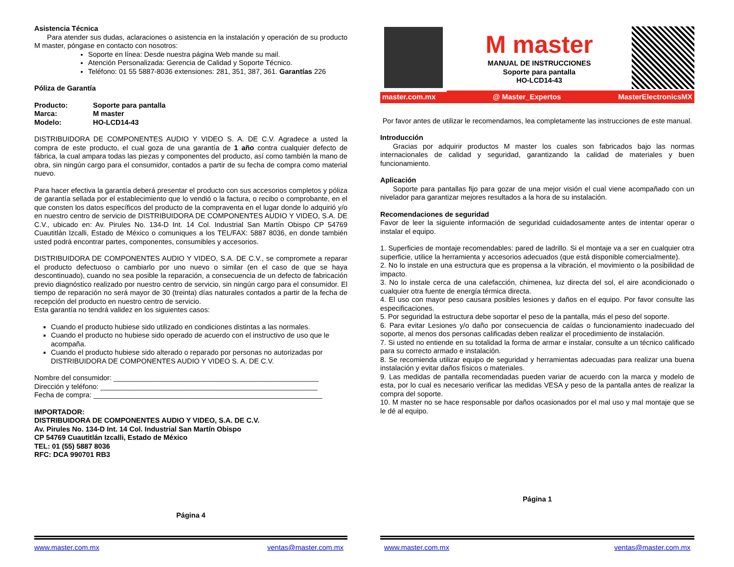Asistencia Técnica
Para atender sus dudas, aclaraciones o asistencia en la instalación y operación de su producto M master, póngase en contacto con nosotros:
Soporte en línea: Desde nuestra página Web mande su mail.
Atención Personalizada: Gerencia de Calidad y Soporte Técnico.
Teléfono: 01 55 5887-8036 extensiones: 281, 351, 387, 361. Garantías 226
Póliza de Garantía
Producto: Soporte para pantalla
Marca: M master
Modelo: HO-LCD14-43
DISTRIBUIDORA DE COMPONENTES AUDIO Y VIDEO S. A. DE C.V. Agradece a usted la compra de este producto, el cual goza de una garantía de 1 año contra cualquier defecto de fábrica, la cual ampara todas las piezas y componentes del producto, así como también la mano de obra, sin ningún cargo para el consumidor, contados a partir de su fecha de compra como material nuevo.
Para hacer efectiva la garantía deberá presentar el producto con sus accesorios completos y póliza de garantía sellada por el establecimiento que lo vendió o la factura, o recibo o comprobante, en el que consten los datos específicos del producto de la compraventa en el lugar donde lo adquirió y/o en nuestro centro de servicio de DISTRIBUIDORA DE COMPONENTES AUDIO Y VIDEO, S.A. DE C.V., ubicado en: Av. Pirules No. 134-D Int. 14 Col. Industrial San Martín Obispo CP 54769 Cuautitlán Izcalli, Estado de México o comuniques a los TEL/FAX: 5887 8036, en donde también usted podrá encontrar partes, componentes, consumibles y accesorios.
DISTRIBUIDORA DE COMPONENTES AUDIO Y VIDEO, S.A. DE C.V., se compromete a reparar el producto defectuoso o cambiarlo por uno nuevo o similar (en el caso de que se haya descontinuado), cuando no sea posible la reparación, a consecuencia de un defecto de fabricación previo diagnóstico realizado por nuestro centro de servicio, sin ningún cargo para el consumidor. El tiempo de reparación no será mayor de 30 (treinta) días naturales contados a partir de la fecha de recepción del producto en nuestro centro de servicio.
Esta garantía no tendrá validez en los siguientes casos:
Cuando el producto hubiese sido utilizado en condiciones distintas a las normales.
Cuando el producto no hubiese sido operado de acuerdo con el instructivo de uso que le acompaña.
Cuando el producto hubiese sido alterado o reparado por personas no autorizadas por DISTRIBUIDORA DE COMPONENTES AUDIO Y VIDEO S. A. DE C.V.
Nombre del consumidor: ____________________________________________________
Dirección y teléfono: _______________________________________________________
Fecha de compra: __________________________________________________________
IMPORTADOR:
DISTRIBUIDORA DE COMPONENTES AUDIO Y VIDEO, S.A. DE C.V.
Av. Pirules No. 134-D Int. 14 Col. Industrial San Martín Obispo
CP 54769 Cuautitlán Izcalli, Estado de México
TEL: 01 (55) 5887 8036
RFC: DCA 990701 RB3
Página 4
www.master.com.mx ventas@master.com.mx
M master
MANUAL DE INSTRUCCIONES
Soporte para pantalla
HO-LCD14-43
master.com.mx @ Master_Expertos MasterElectronicsMX
Por favor antes de utilizar le recomendamos, lea completamente las instrucciones de este manual.
Introducción
Gracias por adquirir productos M master los cuales son fabricados bajo las normas internacionales de calidad y seguridad, garantizando la calidad de materiales y buen funcionamiento.
Aplicación
Soporte para pantallas fijo para gozar de una mejor visión el cual viene acompañado con un nivelador para garantizar mejores resultados a la hora de su instalación.
Recomendaciones de seguridad
Favor de leer la siguiente información de seguridad cuidadosamente antes de intentar operar o instalar el equipo.
1. Superficies de montaje recomendables: pared de ladrillo. Si el montaje va a ser en cualquier otra superficie, utilice la herramienta y accesorios adecuados (que está disponible comercialmente).
2. No lo instale en una estructura que es propensa a la vibración, el movimiento o la posibilidad de impacto.
3. No lo instale cerca de una calefacción, chimenea, luz directa del sol, el aire acondicionado o cualquier otra fuente de energía térmica directa.
4. El uso con mayor peso causara posibles lesiones y daños en el equipo. Por favor consulte las especificaciones.
5. Por seguridad la estructura debe soportar el peso de la pantalla, más el peso del soporte.
6. Para evitar Lesiones y/o daño por consecuencia de caídas o funcionamiento inadecuado del soporte, al menos dos personas calificadas deben realizar el procedimiento de instalación.
7. Si usted no entiende en su totalidad la forma de armar e instalar, consulte a un técnico calificado para su correcto armado e instalación.
8. Se recomienda utilizar equipo de seguridad y herramientas adecuadas para realizar una buena instalación y evitar daños físicos o materiales.
9. Las medidas de pantalla recomendadas pueden variar de acuerdo con la marca y modelo de esta, por lo cual es necesario verificar las medidas VESA y peso de la pantalla antes de realizar la compra del soporte.
10. M master no se hace responsable por daños ocasionados por el mal uso y mal montaje que se le dé al equipo.
Página 1
www.master.com.mx ventas@master.com.mx